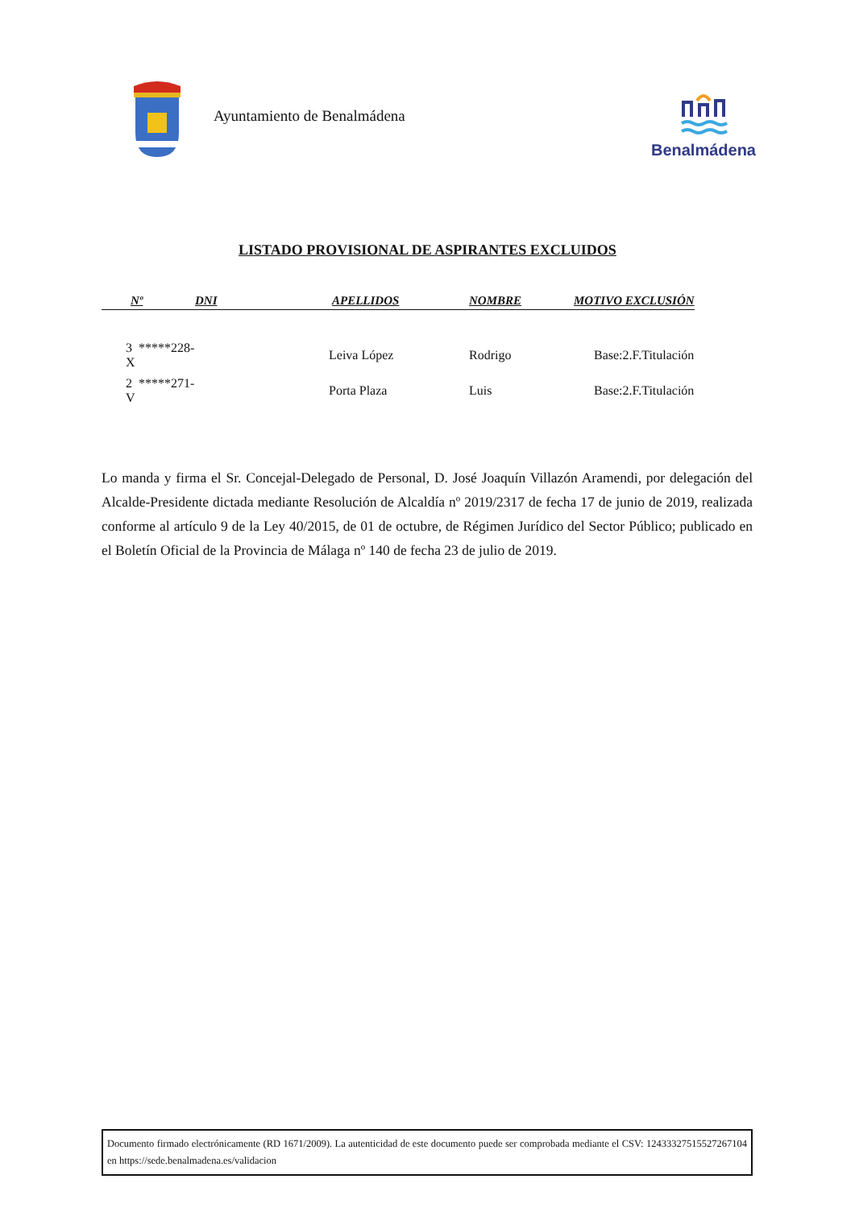Ayuntamiento de Benalmádena
Benalmádena
LISTADO PROVISIONAL DE ASPIRANTES EXCLUIDOS
| Nº | DNI | APELLIDOS | NOMBRE | MOTIVO EXCLUSIÓN |
| --- | --- | --- | --- | --- |
| 3 *****228-X | | Leiva López | Rodrigo | Base:2.F.Titulación |
| 2 *****271-V | | Porta Plaza | Luis | Base:2.F.Titulación |
Lo manda y firma el Sr. Concejal-Delegado de Personal, D. José Joaquín Villazón Aramendi, por delegación del Alcalde-Presidente dictada mediante Resolución de Alcaldía nº 2019/2317 de fecha 17 de junio de 2019, realizada conforme al artículo 9 de la Ley 40/2015, de 01 de octubre, de Régimen Jurídico del Sector Público; publicado en el Boletín Oficial de la Provincia de Málaga nº 140 de fecha 23 de julio de 2019.
Documento firmado electrónicamente (RD 1671/2009). La autenticidad de este documento puede ser comprobada mediante el CSV: 12433327515527267104 en https://sede.benalmadena.es/validacion